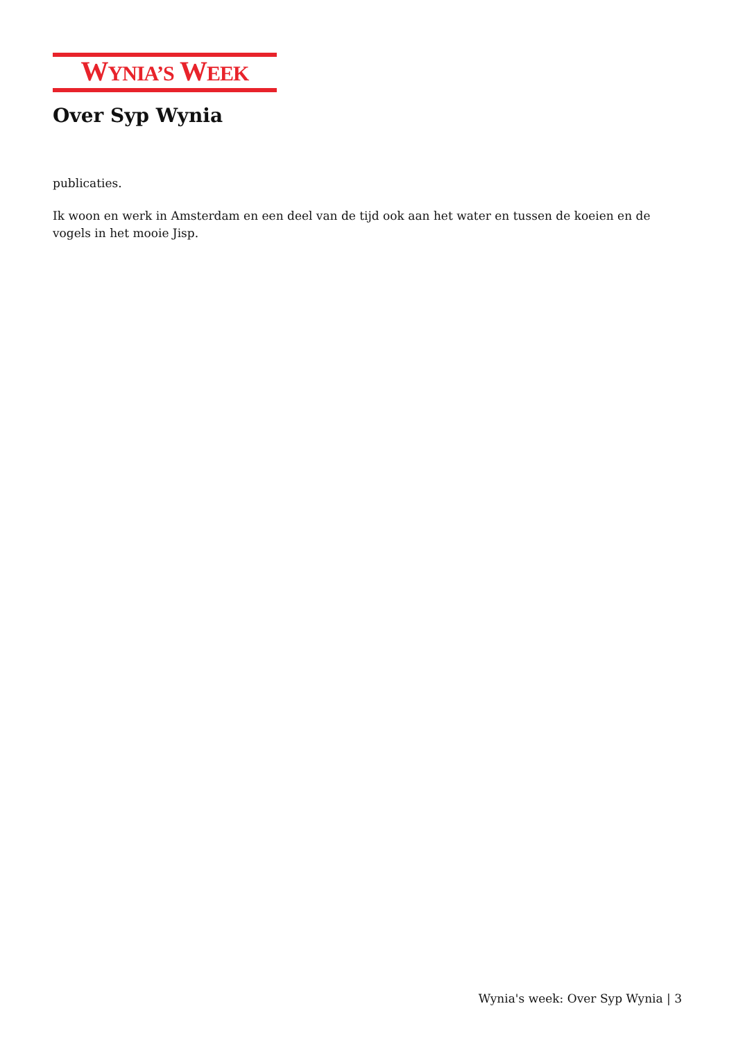WYNIA’S WEEK
Over Syp Wynia
publicaties.
Ik woon en werk in Amsterdam en een deel van de tijd ook aan het water en tussen de koeien en de vogels in het mooie Jisp.
Wynia's week: Over Syp Wynia | 3